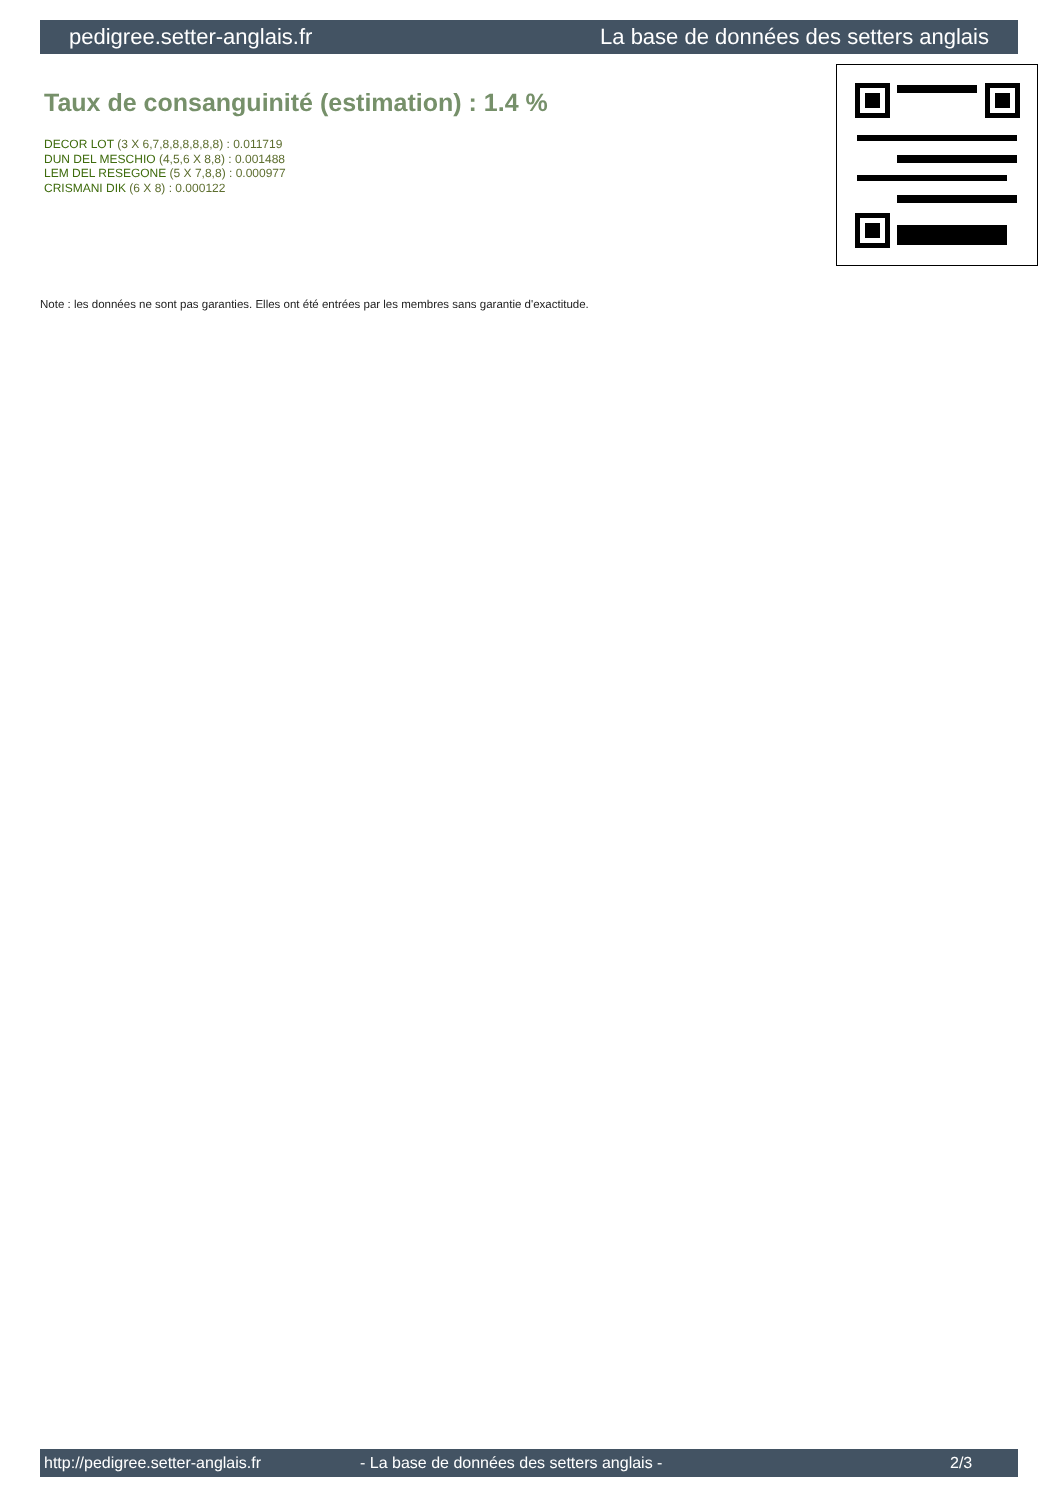pedigree.setter-anglais.fr La base de données des setters anglais
Taux de consanguinité (estimation) : 1.4 %
DECOR LOT (3 X 6,7,8,8,8,8,8,8) : 0.011719
DUN DEL MESCHIO (4,5,6 X 8,8) : 0.001488
LEM DEL RESEGONE (5 X 7,8,8) : 0.000977
CRISMANI DIK (6 X 8) : 0.000122
Note : les données ne sont pas garanties. Elles ont été entrées par les membres sans garantie d'exactitude.
http://pedigree.setter-anglais.fr - La base de données des setters anglais - 2/3